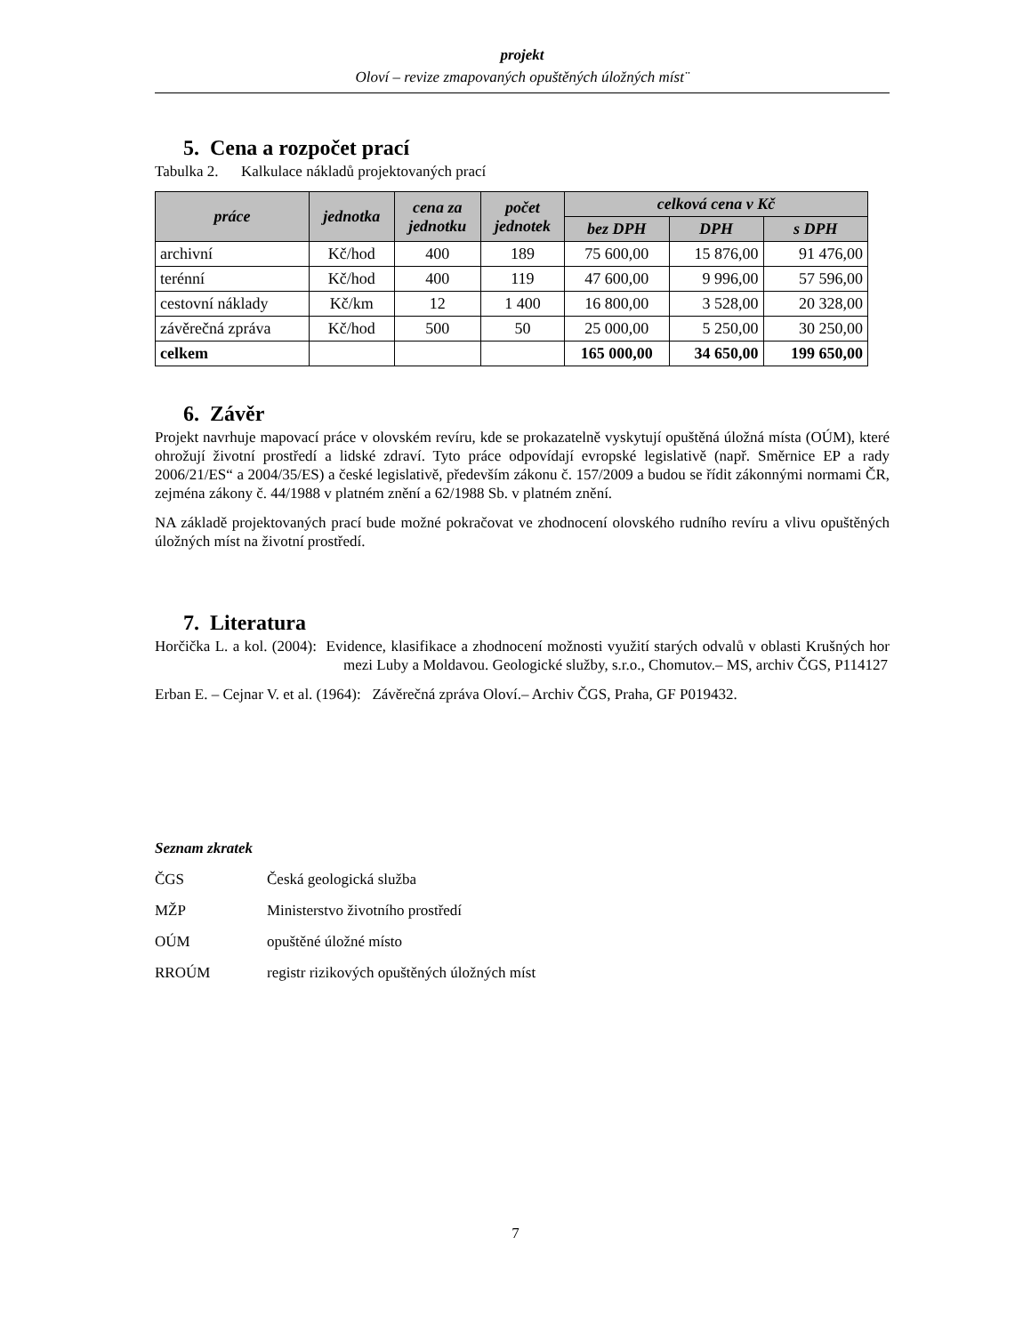projekt
Oloví – revize zmapovaných opuštěných úložných míst¨
5. Cena a rozpočet prací
Tabulka 2. Kalkulace nákladů projektovaných prací
| práce | jednotka | cena za jednotku | počet jednotek | celková cena v Kč | | |
| --- | --- | --- | --- | --- | --- | --- |
| | | | | bez DPH | DPH | s DPH |
| archivní | Kč/hod | 400 | 189 | 75 600,00 | 15 876,00 | 91 476,00 |
| terénní | Kč/hod | 400 | 119 | 47 600,00 | 9 996,00 | 57 596,00 |
| cestovní náklady | Kč/km | 12 | 1 400 | 16 800,00 | 3 528,00 | 20 328,00 |
| závěrečná zpráva | Kč/hod | 500 | 50 | 25 000,00 | 5 250,00 | 30 250,00 |
| celkem | | | | 165 000,00 | 34 650,00 | 199 650,00 |
6. Závěr
Projekt navrhuje mapovací práce v olovském revíru, kde se prokazatelně vyskytují opuštěná úložná místa (OÚM), které ohrožují životní prostředí a lidské zdraví. Tyto práce odpovídají evropské legislativě (např. Směrnice EP a rady 2006/21/ES“ a 2004/35/ES) a české legislativě, především zákonu č. 157/2009 a budou se řídit zákonnými normami ČR, zejména zákony č. 44/1988 v platném znění a 62/1988 Sb. v platném znění.
NA základě projektovaných prací bude možné pokračovat ve zhodnocení olovského rudního revíru a vlivu opuštěných úložných míst na životní prostředí.
7. Literatura
Horčička L. a kol. (2004): Evidence, klasifikace a zhodnocení možnosti využití starých odvalů v oblasti Krušných hor mezi Luby a Moldavou. Geologické služby, s.r.o., Chomutov.– MS, archiv ČGS, P114127
Erban E. – Cejnar V. et al. (1964): Závěrečná zpráva Oloví.– Archiv ČGS, Praha, GF P019432.
Seznam zkratek
| ČGS | Česká geologická služba |
| MŽP | Ministerstvo životního prostředí |
| OÚM | opuštěné úložné místo |
| RROÚM | registr rizikových opuštěných úložných míst |
7